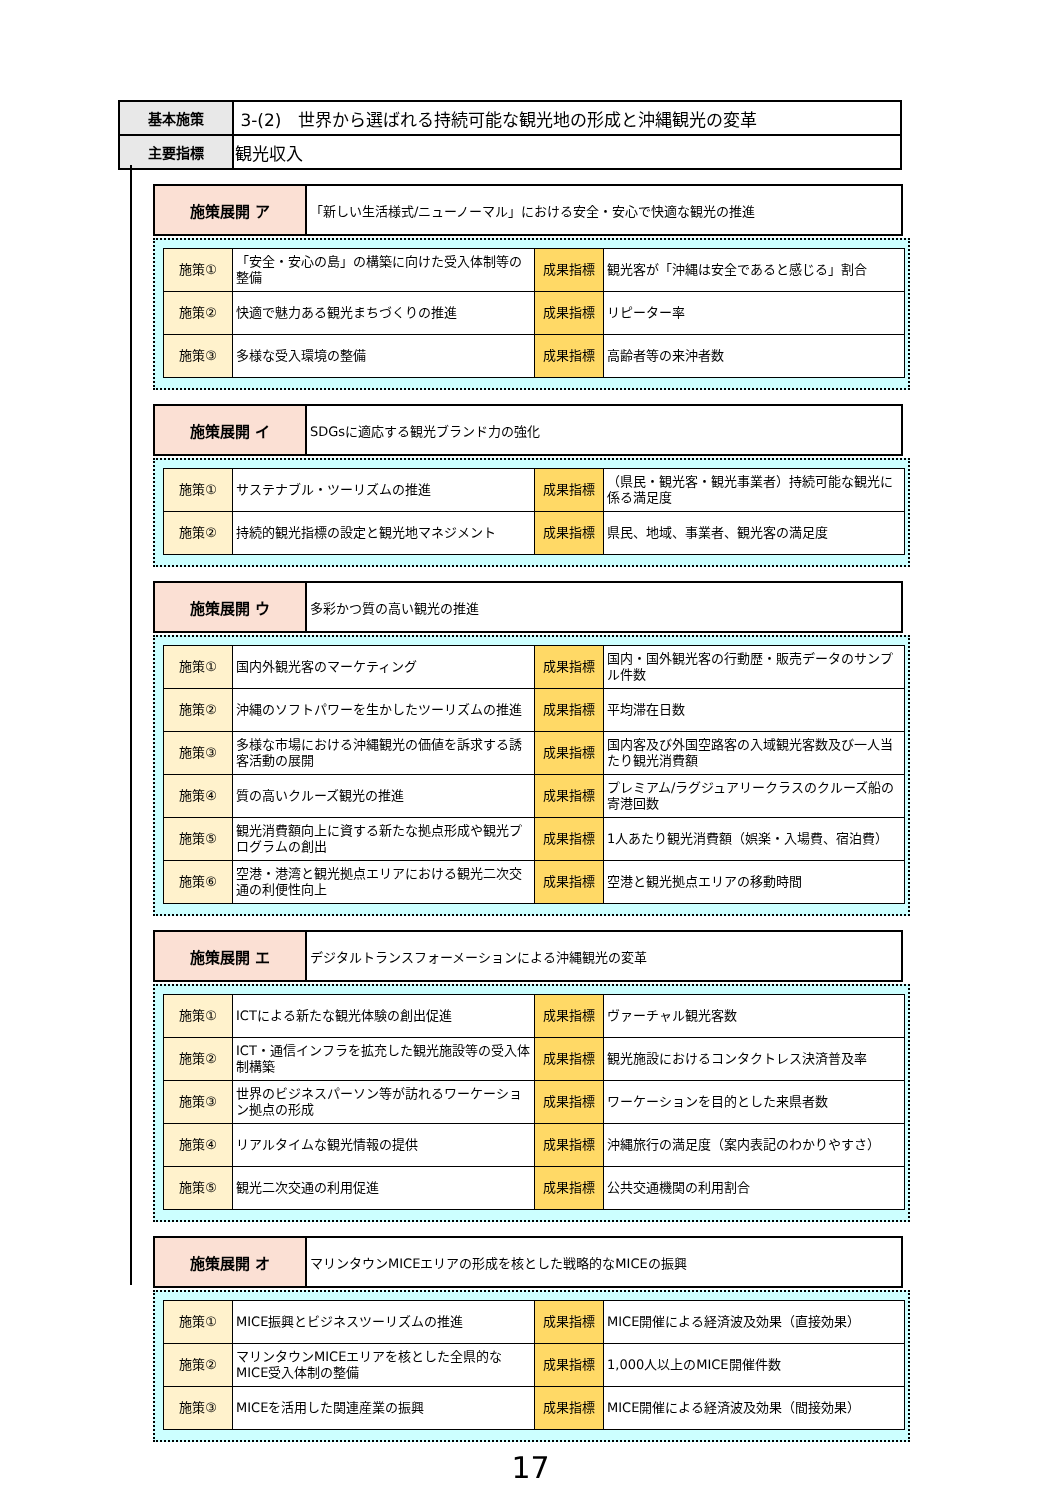| 基本施策 | 3-(2) 世界から選ばれる持続可能な観光地の形成と沖縄観光の変革 |
| 主要指標 | 観光収入 |
| 施策展開 ア | 「新しい生活様式/ニューノーマル」における安全・安心で快適な観光の推進 |
| 施策① | 「安全・安心の島」の構築に向けた受入体制等の整備 | 成果指標 | 観光客が「沖縄は安全であると感じる」割合 |
| 施策② | 快適で魅力ある観光まちづくりの推進 | 成果指標 | リピーター率 |
| 施策③ | 多様な受入環境の整備 | 成果指標 | 高齢者等の来沖者数 |
| 施策展開 イ | SDGsに適応する観光ブランド力の強化 |
| 施策① | サステナブル・ツーリズムの推進 | 成果指標 | （県民・観光客・観光事業者）持続可能な観光に係る満足度 |
| 施策② | 持続的観光指標の設定と観光地マネジメント | 成果指標 | 県民、地域、事業者、観光客の満足度 |
| 施策展開 ウ | 多彩かつ質の高い観光の推進 |
| 施策① | 国内外観光客のマーケティング | 成果指標 | 国内・国外観光客の行動歴・販売データのサンプル件数 |
| 施策② | 沖縄のソフトパワーを生かしたツーリズムの推進 | 成果指標 | 平均滞在日数 |
| 施策③ | 多様な市場における沖縄観光の価値を訴求する誘客活動の展開 | 成果指標 | 国内客及び外国空路客の入域観光客数及び一人当たり観光消費額 |
| 施策④ | 質の高いクルーズ観光の推進 | 成果指標 | プレミアム/ラグジュアリークラスのクルーズ船の寄港回数 |
| 施策⑤ | 観光消費額向上に資する新たな拠点形成や観光プログラムの創出 | 成果指標 | 1人あたり観光消費額（娯楽・入場費、宿泊費） |
| 施策⑥ | 空港・港湾と観光拠点エリアにおける観光二次交通の利便性向上 | 成果指標 | 空港と観光拠点エリアの移動時間 |
| 施策展開 エ | デジタルトランスフォーメーションによる沖縄観光の変革 |
| 施策① | ICTによる新たな観光体験の創出促進 | 成果指標 | ヴァーチャル観光客数 |
| 施策② | ICT・通信インフラを拡充した観光施設等の受入体制構築 | 成果指標 | 観光施設におけるコンタクトレス決済普及率 |
| 施策③ | 世界のビジネスパーソン等が訪れるワーケーション拠点の形成 | 成果指標 | ワーケーションを目的とした来県者数 |
| 施策④ | リアルタイムな観光情報の提供 | 成果指標 | 沖縄旅行の満足度（案内表記のわかりやすさ） |
| 施策⑤ | 観光二次交通の利用促進 | 成果指標 | 公共交通機関の利用割合 |
| 施策展開 オ | マリンタウンMICEエリアの形成を核とした戦略的なMICEの振興 |
| 施策① | MICE振興とビジネスツーリズムの推進 | 成果指標 | MICE開催による経済波及効果（直接効果） |
| 施策② | マリンタウンMICEエリアを核とした全県的なMICE受入体制の整備 | 成果指標 | 1,000人以上のMICE開催件数 |
| 施策③ | MICEを活用した関連産業の振興 | 成果指標 | MICE開催による経済波及効果（間接効果） |
17